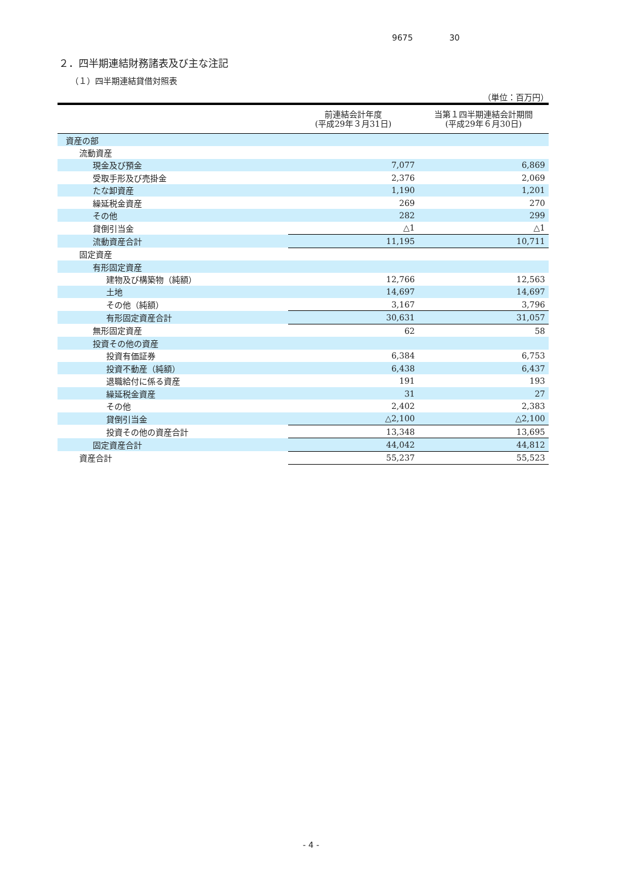9675 30
２．四半期連結財務諸表及び主な注記
（１）四半期連結貸借対照表
（単位：百万円）
| | 前連結会計年度 (平成29年３月31日) | 当第１四半期連結会計期間 (平成29年６月30日) |
| --- | --- | --- |
| 資産の部 | | |
| 流動資産 | | |
| 現金及び預金 | 7,077 | 6,869 |
| 受取手形及び売掛金 | 2,376 | 2,069 |
| たな卸資産 | 1,190 | 1,201 |
| 繰延税金資産 | 269 | 270 |
| その他 | 282 | 299 |
| 貸倒引当金 | △1 | △1 |
| 流動資産合計 | 11,195 | 10,711 |
| 固定資産 | | |
| 有形固定資産 | | |
| 建物及び構築物（純額） | 12,766 | 12,563 |
| 土地 | 14,697 | 14,697 |
| その他（純額） | 3,167 | 3,796 |
| 有形固定資産合計 | 30,631 | 31,057 |
| 無形固定資産 | 62 | 58 |
| 投資その他の資産 | | |
| 投資有価証券 | 6,384 | 6,753 |
| 投資不動産（純額） | 6,438 | 6,437 |
| 退職給付に係る資産 | 191 | 193 |
| 繰延税金資産 | 31 | 27 |
| その他 | 2,402 | 2,383 |
| 貸倒引当金 | △2,100 | △2,100 |
| 投資その他の資産合計 | 13,348 | 13,695 |
| 固定資産合計 | 44,042 | 44,812 |
| 資産合計 | 55,237 | 55,523 |
- 4 -